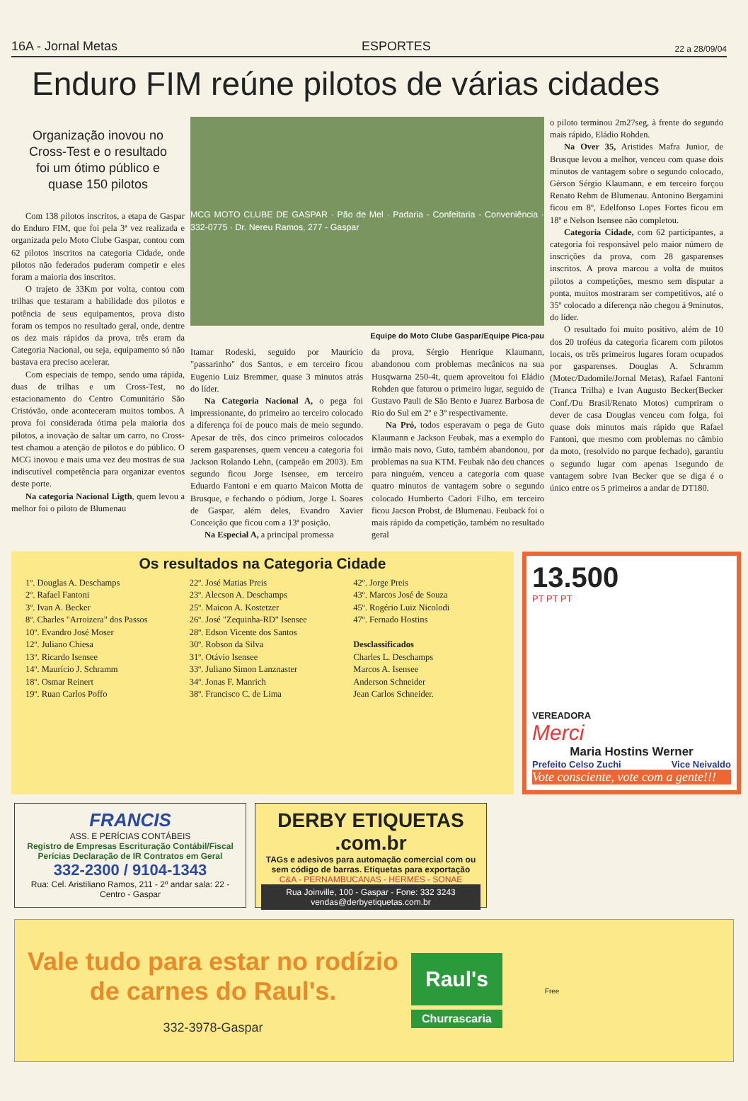16A - Jornal Metas ESPORTES 22 a 28/09/04
Enduro FIM reúne pilotos de várias cidades
Organização inovou no Cross-Test e o resultado foi um ótimo público e quase 150 pilotos
Com 138 pilotos inscritos, a etapa de Gaspar do Enduro FIM, que foi pela 3ª vez realizada e organizada pelo Moto Clube Gaspar, contou com 62 pilotos inscritos na categoria Cidade, onde pilotos não federados puderam competir e eles foram a maioria dos inscritos.
O trajeto de 33Km por volta, contou com trilhas que testaram a habilidade dos pilotos e potência de seus equipamentos, prova disto foram os tempos no resultado geral, onde, dentre os dez mais rápidos da prova, três eram da Categoria Nacional, ou seja, equipamento só não bastava era preciso acelerar.
Com especiais de tempo, sendo uma rápida, duas de trilhas e um Cross-Test, no estacionamento do Centro Comunitário São Cristóvão, onde aconteceram muitos tombos. A prova foi considerada ótima pela maioria dos pilotos, a inovação de saltar um carro, no Cross-test chamou a atenção de pilotos e do público. O MCG inovou e mais uma vez deu mostras de sua indiscutível competência para organizar eventos deste porte.
Na categoria Nacional Ligth, quem levou a melhor foi o piloto de Blumenau
MCG MOTO CLUBE DE GASPAR · Pão de Mel · Padaria - Confeitaria - Conveniência · 332-0775 · Dr. Nereu Ramos, 277 - Gaspar
Equipe do Moto Clube Gaspar/Equipe Pica-pau
Itamar Rodeski, seguido por Maurício "passarinho" dos Santos, e em terceiro ficou Eugenio Luiz Bremmer, quase 3 minutos atrás do líder.
Na Categoria Nacional A, o pega foi impressionante, do primeiro ao terceiro colocado a diferença foi de pouco mais de meio segundo. Apesar de três, dos cinco primeiros colocados serem gasparenses, quem venceu a categoria foi Jackson Rolando Lehn, (campeão em 2003). Em segundo ficou Jorge Isensee, em terceiro Eduardo Fantoni e em quarto Maicon Motta de Brusque, e fechando o pódium, Jorge L Soares de Gaspar, além deles, Evandro Xavier Conceição que ficou com a 13ª posição.
Na Especial A, a principal promessa
da prova, Sérgio Henrique Klaumann, abandonou com problemas mecânicos na sua Husqwarna 250-4t, quem aproveitou foi Eládio Rohden que faturou o primeiro lugar, seguido de Gustavo Pauli de São Bento e Juarez Barbosa de Rio do Sul em 2º e 3º respectivamente.
Na Pró, todos esperavam o pega de Guto Klaumann e Jackson Feubak, mas a exemplo do irmão mais novo, Guto, também abandonou, por problemas na sua KTM. Feubak não deu chances para ninguém, venceu a categoria com quase quatro minutos de vantagem sobre o segundo colocado Humberto Cadori Filho, em terceiro ficou Jacson Probst, de Blumenau. Feuback foi o mais rápido da competição, também no resultado geral
o piloto terminou 2m27seg, à frente do segundo mais rápido, Eládio Rohden.
Na Over 35, Aristides Mafra Junior, de Brusque levou a melhor, venceu com quase dois minutos de vantagem sobre o segundo colocado, Gérson Sérgio Klaumann, e em terceiro forçou Renato Rehm de Blumenau. Antonino Bergamini ficou em 8º, Edelfonso Lopes Fortes ficou em 18º e Nelson Isensee não completou.
Categoria Cidade, com 62 participantes, a categoria foi responsável pelo maior número de inscrições da prova, com 28 gasparenses inscritos. A prova marcou a volta de muitos pilotos a competições, mesmo sem disputar a ponta, muitos mostraram ser competitivos, até o 35º colocado a diferença não chegou á 9minutos, do líder.
O resultado foi muito positivo, além de 10 dos 20 troféus da categoria ficarem com pilotos locais, os três primeiros lugares foram ocupados por gasparenses. Douglas A. Schramm (Motec/Dadomile/Jornal Metas), Rafael Fantoni (Tranca Trilha) e Ivan Augusto Becker(Becker Conf./Du Brasil/Renato Motos) cumpriram o dever de casa Douglas venceu com folga, foi quase dois minutos mais rápido que Rafael Fantoni, que mesmo com problemas no câmbio da moto, (resolvido no parque fechado), garantiu o segundo lugar com apenas 1segundo de vantagem sobre Ivan Becker que se diga é o único entre os 5 primeiros a andar de DT180.
Os resultados na Categoria Cidade
1º. Douglas A. Deschamps
2º. Rafael Fantoni
3º. Ivan A. Becker
8º. Charles "Arroizera" dos Passos
10º. Evandro José Moser
12º. Juliano Chiesa
13º. Ricardo Isensee
14º. Maurício J. Schramm
18º. Osmar Reinert
19º. Ruan Carlos Poffo
22º. José Matias Preis
23º. Alecson A. Deschamps
25º. Maicon A. Kostetzer
26º. José "Zequinha-RD" Isensee
28º. Edson Vicente dos Santos
30º. Robson da Silva
31º. Otávio Isensee
33º. Juliano Simon Lanznaster
34º. Jonas F. Manrich
38º. Francisco C. de Lima
42º. Jorge Preis
43º. Marcos José de Souza
45º. Rogério Luiz Nicolodi
47º. Fernado Hostins
Desclassificados
Charles L. Deschamps
Marcos A. Isensee
Anderson Schneider
Jean Carlos Schneider.
13.500
PT PT PT
VEREADORA
Merci
Maria Hostins Werner
Prefeito Celso Zuchi Vice Neivaldo
Vote consciente, vote com a gente!!!
FRANCIS
ASS. E PERÍCIAS CONTÁBEIS
Registro de Empresas Escrituração Contábil/Fiscal
Perícias Declaração de IR Contratos em Geral
332-2300 / 9104-1343
Rua: Cel. Aristiliano Ramos, 211 - 2º andar sala: 22 - Centro - Gaspar
DERBY ETIQUETAS .com.br
TAGs e adesivos para automação comercial com ou sem código de barras. Etiquetas para exportação
C&A - PERNAMBUCANAS - HERMES - SONAE
Rua Joinville, 100 - Gaspar - Fone: 332 3243
vendas@derbyetiquetas.com.br
Vale tudo para estar no rodízio de carnes do Raul's.
332-3978-Gaspar
Raul's
Churrascaria
Free